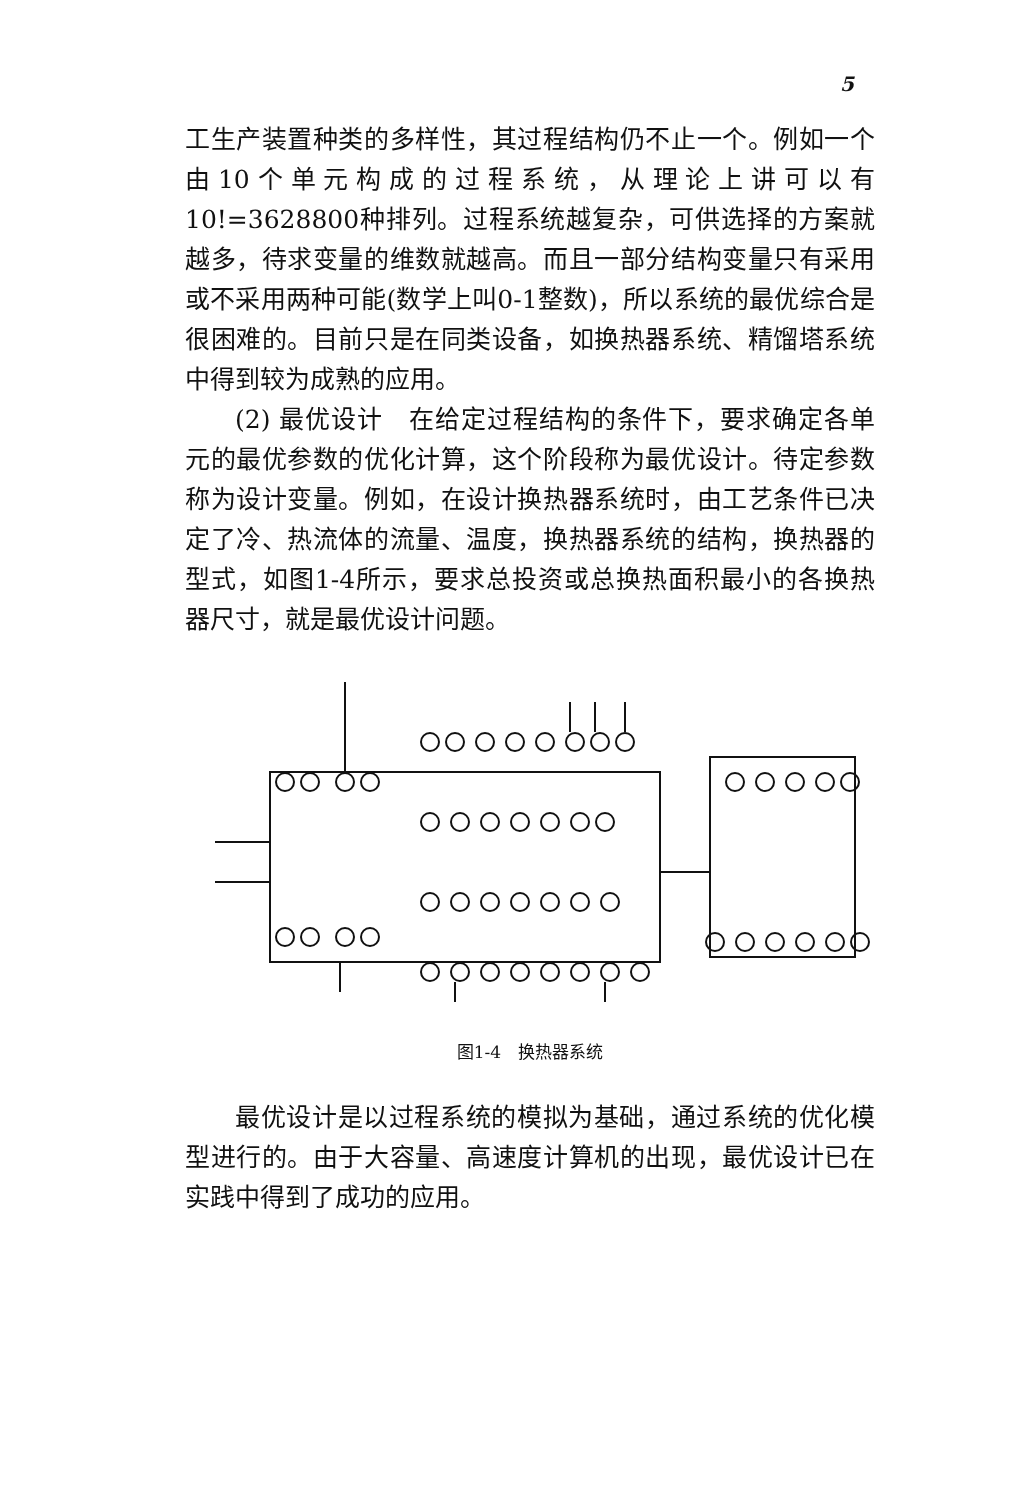5
工生产装置种类的多样性，其过程结构仍不止一个。例如一个由10个单元构成的过程系统，从理论上讲可以有10!=3628800种排列。过程系统越复杂，可供选择的方案就越多，待求变量的维数就越高。而且一部分结构变量只有采用或不采用两种可能(数学上叫0-1整数)，所以系统的最优综合是很困难的。目前只是在同类设备，如换热器系统、精馏塔系统中得到较为成熟的应用。
(2) 最优设计　在给定过程结构的条件下，要求确定各单元的最优参数的优化计算，这个阶段称为最优设计。待定参数称为设计变量。例如，在设计换热器系统时，由工艺条件已决定了冷、热流体的流量、温度，换热器系统的结构，换热器的型式，如图1-4所示，要求总投资或总换热面积最小的各换热器尺寸，就是最优设计问题。
图1-4　换热器系统
最优设计是以过程系统的模拟为基础，通过系统的优化模型进行的。由于大容量、高速度计算机的出现，最优设计已在实践中得到了成功的应用。